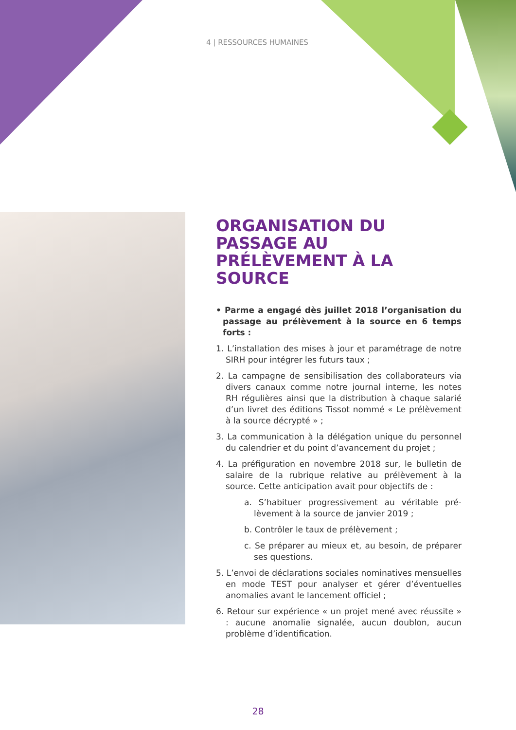4 | RESSOURCES HUMAINES
ORGANISATION DU PASSAGE AU PRÉLÈVEMENT À LA SOURCE
• Parme a engagé dès juillet 2018 l’organisation du passage au prélèvement à la source en 6 temps forts :
1. L’installation des mises à jour et paramétrage de notre SIRH pour intégrer les futurs taux ;
2. La campagne de sensibilisation des collaborateurs via divers canaux comme notre journal interne, les notes RH régulières ainsi que la distribution à chaque salarié d’un livret des éditions Tissot nommé « Le prélèvement à la source décrypté » ;
3. La communication à la délégation unique du personnel du calendrier et du point d’avancement du projet ;
4. La préfiguration en novembre 2018 sur, le bulletin de salaire de la rubrique relative au prélèvement à la source. Cette anticipation avait pour objectifs de :
a. S’habituer progressivement au véritable pré­lèvement à la source de janvier 2019 ;
b. Contrôler le taux de prélèvement ;
c. Se préparer au mieux et, au besoin, de préparer ses questions.
5. L’envoi de déclarations sociales nominatives mensuelles en mode TEST pour analyser et gérer d’éventuelles anomalies avant le lancement officiel ;
6. Retour sur expérience « un projet mené avec réussite » : aucune anomalie signalée, aucun doublon, aucun problème d’identification.
28